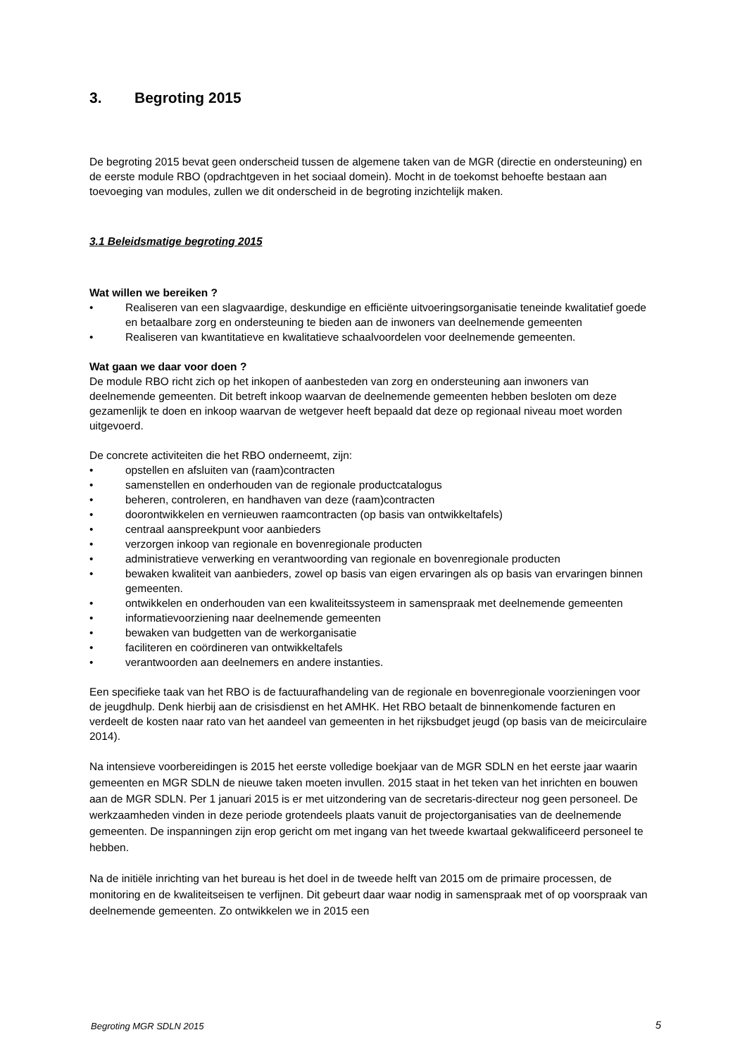3. Begroting 2015
De begroting 2015 bevat geen onderscheid tussen de algemene taken van de MGR (directie en ondersteuning) en de eerste module RBO (opdrachtgeven in het sociaal domein). Mocht in de toekomst behoefte bestaan aan toevoeging van modules, zullen we dit onderscheid in de begroting inzichtelijk maken.
3.1 Beleidsmatige begroting 2015
Wat willen we bereiken ?
• Realiseren van een slagvaardige, deskundige en efficiënte uitvoeringsorganisatie teneinde kwalitatief goede en betaalbare zorg en ondersteuning te bieden aan de inwoners van deelnemende gemeenten
• Realiseren van kwantitatieve en kwalitatieve schaalvoordelen voor deelnemende gemeenten.
Wat gaan we daar voor doen ?
De module RBO richt zich op het inkopen of aanbesteden van zorg en ondersteuning aan inwoners van deelnemende gemeenten. Dit betreft inkoop waarvan de deelnemende gemeenten hebben besloten om deze gezamenlijk te doen en inkoop waarvan de wetgever heeft bepaald dat deze op regionaal niveau moet worden uitgevoerd.
De concrete activiteiten die het RBO onderneemt, zijn:
• opstellen en afsluiten van (raam)contracten
• samenstellen en onderhouden van de regionale productcatalogus
• beheren, controleren, en handhaven van deze (raam)contracten
• doorontwikkelen en vernieuwen raamcontracten (op basis van ontwikkeltafels)
• centraal aanspreekpunt voor aanbieders
• verzorgen inkoop van regionale en bovenregionale producten
• administratieve verwerking en verantwoording van regionale en bovenregionale producten
• bewaken kwaliteit van aanbieders, zowel op basis van eigen ervaringen als op basis van ervaringen binnen gemeenten.
• ontwikkelen en onderhouden van een kwaliteitssysteem in samenspraak met deelnemende gemeenten
• informatievoorziening naar deelnemende gemeenten
• bewaken van budgetten van de werkorganisatie
• faciliteren en coördineren van ontwikkeltafels
• verantwoorden aan deelnemers en andere instanties.
Een specifieke taak van het RBO is de factuurafhandeling van de regionale en bovenregionale voorzieningen voor de jeugdhulp. Denk hierbij aan de crisisdienst en het AMHK. Het RBO betaalt de binnenkomende facturen en verdeelt de kosten naar rato van het aandeel van gemeenten in het rijksbudget jeugd (op basis van de meicirculaire 2014).
Na intensieve voorbereidingen is 2015 het eerste volledige boekjaar van de MGR SDLN en het eerste jaar waarin gemeenten en MGR SDLN de nieuwe taken moeten invullen. 2015 staat in het teken van het inrichten en bouwen aan de MGR SDLN. Per 1 januari 2015 is er met uitzondering van de secretaris-directeur nog geen personeel. De werkzaamheden vinden in deze periode grotendeels plaats vanuit de projectorganisaties van de deelnemende gemeenten. De inspanningen zijn erop gericht om met ingang van het tweede kwartaal gekwalificeerd personeel te hebben.
Na de initiële inrichting van het bureau is het doel in de tweede helft van 2015 om de primaire processen, de monitoring en de kwaliteitseisen te verfijnen. Dit gebeurt daar waar nodig in samenspraak met of op voorspraak van deelnemende gemeenten. Zo ontwikkelen we in 2015 een
Begroting MGR SDLN 2015 5